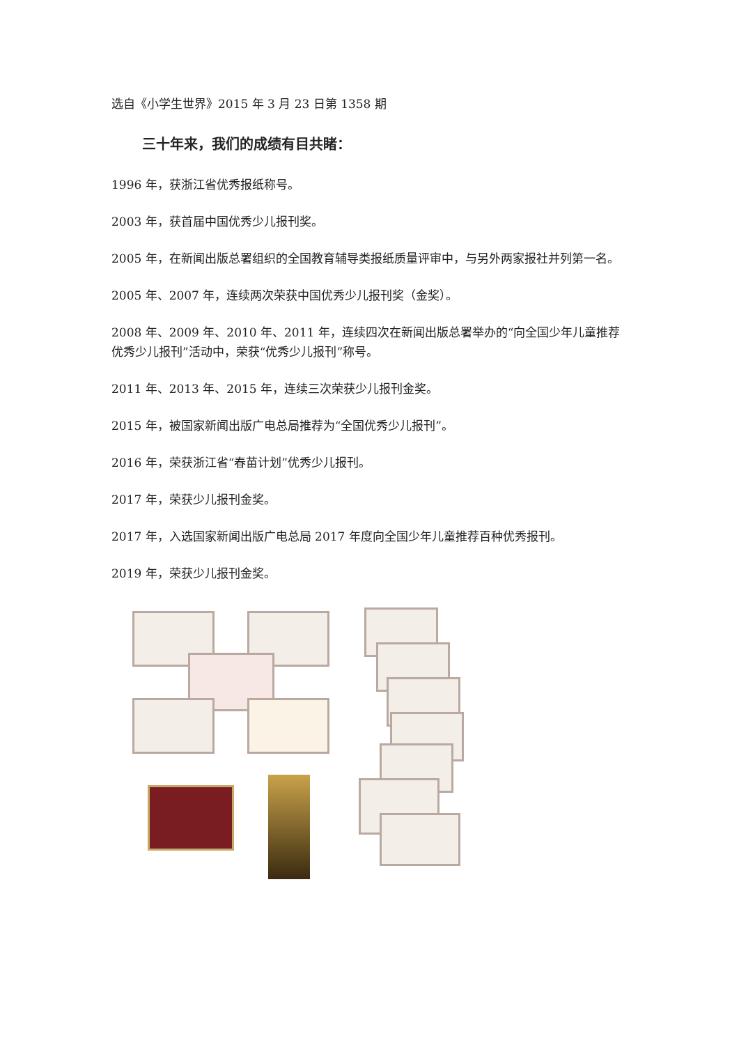选自《小学生世界》2015 年 3 月 23 日第 1358 期
三十年来，我们的成绩有目共睹：
1996 年，获浙江省优秀报纸称号。
2003 年，获首届中国优秀少儿报刊奖。
2005 年，在新闻出版总署组织的全国教育辅导类报纸质量评审中，与另外两家报社并列第一名。
2005 年、2007 年，连续两次荣获中国优秀少儿报刊奖（金奖）。
2008 年、2009 年、2010 年、2011 年，连续四次在新闻出版总署举办的“向全国少年儿童推荐优秀少儿报刊”活动中，荣获“优秀少儿报刊”称号。
2011 年、2013 年、2015 年，连续三次荣获少儿报刊金奖。
2015 年，被国家新闻出版广电总局推荐为“全国优秀少儿报刊”。
2016 年，荣获浙江省“春苗计划”优秀少儿报刊。
2017 年，荣获少儿报刊金奖。
2017 年，入选国家新闻出版广电总局 2017 年度向全国少年儿童推荐百种优秀报刊。
2019 年，荣获少儿报刊金奖。